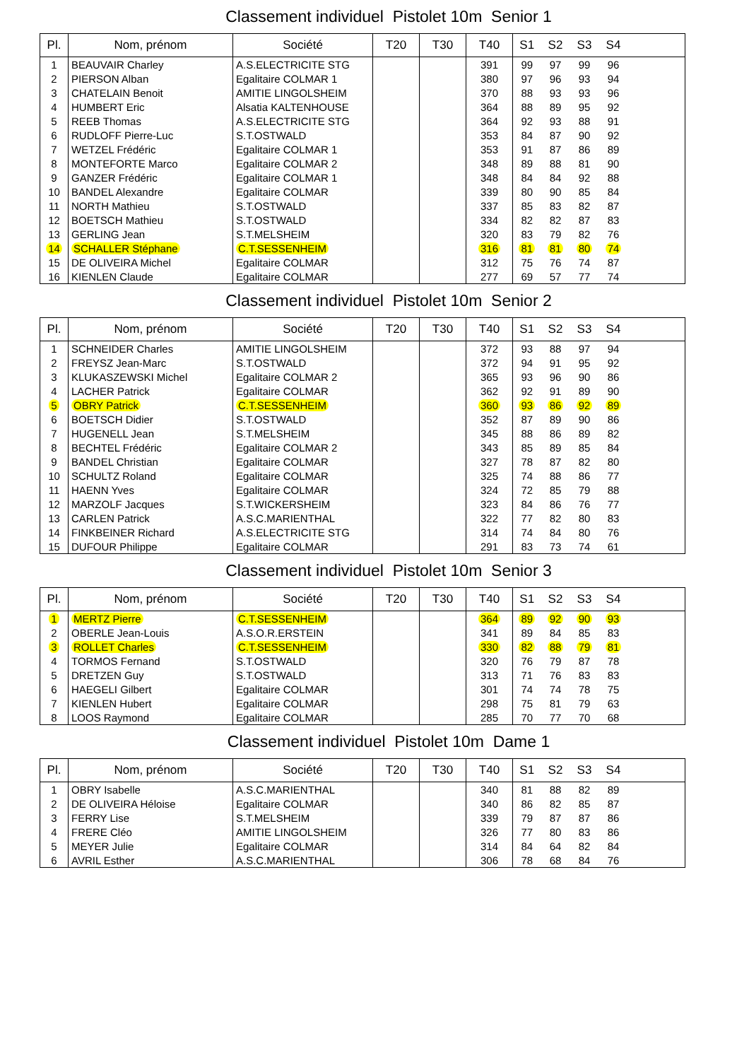Classement individuel Pistolet 10m Senior 1
| Pl. | Nom, prénom | Société | T20 | T30 | T40 | S1 | S2 | S3 | S4 | |
| --- | --- | --- | --- | --- | --- | --- | --- | --- | --- | --- |
| 1 | BEAUVAIR Charley | A.S.ELECTRICITE STG | | | 391 | 99 | 97 | 99 | 96 | |
| 2 | PIERSON Alban | Egalitaire COLMAR 1 | | | 380 | 97 | 96 | 93 | 94 | |
| 3 | CHATELAIN Benoit | AMITIE LINGOLSHEIM | | | 370 | 88 | 93 | 93 | 96 | |
| 4 | HUMBERT Eric | Alsatia KALTENHOUSE | | | 364 | 88 | 89 | 95 | 92 | |
| 5 | REEB Thomas | A.S.ELECTRICITE STG | | | 364 | 92 | 93 | 88 | 91 | |
| 6 | RUDLOFF Pierre-Luc | S.T.OSTWALD | | | 353 | 84 | 87 | 90 | 92 | |
| 7 | WETZEL Frédéric | Egalitaire COLMAR 1 | | | 353 | 91 | 87 | 86 | 89 | |
| 8 | MONTEFORTE Marco | Egalitaire COLMAR 2 | | | 348 | 89 | 88 | 81 | 90 | |
| 9 | GANZER Frédéric | Egalitaire COLMAR 1 | | | 348 | 84 | 84 | 92 | 88 | |
| 10 | BANDEL Alexandre | Egalitaire COLMAR | | | 339 | 80 | 90 | 85 | 84 | |
| 11 | NORTH Mathieu | S.T.OSTWALD | | | 337 | 85 | 83 | 82 | 87 | |
| 12 | BOETSCH Mathieu | S.T.OSTWALD | | | 334 | 82 | 82 | 87 | 83 | |
| 13 | GERLING Jean | S.T.MELSHEIM | | | 320 | 83 | 79 | 82 | 76 | |
| 14 | SCHALLER Stéphane | C.T.SESSENHEIM | | | 316 | 81 | 81 | 80 | 74 | |
| 15 | DE OLIVEIRA Michel | Egalitaire COLMAR | | | 312 | 75 | 76 | 74 | 87 | |
| 16 | KIENLEN Claude | Egalitaire COLMAR | | | 277 | 69 | 57 | 77 | 74 | |
Classement individuel Pistolet 10m Senior 2
| Pl. | Nom, prénom | Société | T20 | T30 | T40 | S1 | S2 | S3 | S4 | |
| --- | --- | --- | --- | --- | --- | --- | --- | --- | --- | --- |
| 1 | SCHNEIDER Charles | AMITIE LINGOLSHEIM | | | 372 | 93 | 88 | 97 | 94 | |
| 2 | FREYSZ Jean-Marc | S.T.OSTWALD | | | 372 | 94 | 91 | 95 | 92 | |
| 3 | KLUKASZEWSKI Michel | Egalitaire COLMAR 2 | | | 365 | 93 | 96 | 90 | 86 | |
| 4 | LACHER Patrick | Egalitaire COLMAR | | | 362 | 92 | 91 | 89 | 90 | |
| 5 | OBRY Patrick | C.T.SESSENHEIM | | | 360 | 93 | 86 | 92 | 89 | |
| 6 | BOETSCH Didier | S.T.OSTWALD | | | 352 | 87 | 89 | 90 | 86 | |
| 7 | HUGENELL Jean | S.T.MELSHEIM | | | 345 | 88 | 86 | 89 | 82 | |
| 8 | BECHTEL Frédéric | Egalitaire COLMAR 2 | | | 343 | 85 | 89 | 85 | 84 | |
| 9 | BANDEL Christian | Egalitaire COLMAR | | | 327 | 78 | 87 | 82 | 80 | |
| 10 | SCHULTZ Roland | Egalitaire COLMAR | | | 325 | 74 | 88 | 86 | 77 | |
| 11 | HAENN Yves | Egalitaire COLMAR | | | 324 | 72 | 85 | 79 | 88 | |
| 12 | MARZOLF Jacques | S.T.WICKERSHEIM | | | 323 | 84 | 86 | 76 | 77 | |
| 13 | CARLEN Patrick | A.S.C.MARIENTHAL | | | 322 | 77 | 82 | 80 | 83 | |
| 14 | FINKBEINER Richard | A.S.ELECTRICITE STG | | | 314 | 74 | 84 | 80 | 76 | |
| 15 | DUFOUR Philippe | Egalitaire COLMAR | | | 291 | 83 | 73 | 74 | 61 | |
Classement individuel Pistolet 10m Senior 3
| Pl. | Nom, prénom | Société | T20 | T30 | T40 | S1 | S2 | S3 | S4 | |
| --- | --- | --- | --- | --- | --- | --- | --- | --- | --- | --- |
| 1 | MERTZ Pierre | C.T.SESSENHEIM | | | 364 | 89 | 92 | 90 | 93 | |
| 2 | OBERLE Jean-Louis | A.S.O.R.ERSTEIN | | | 341 | 89 | 84 | 85 | 83 | |
| 3 | ROLLET Charles | C.T.SESSENHEIM | | | 330 | 82 | 88 | 79 | 81 | |
| 4 | TORMOS Fernand | S.T.OSTWALD | | | 320 | 76 | 79 | 87 | 78 | |
| 5 | DRETZEN Guy | S.T.OSTWALD | | | 313 | 71 | 76 | 83 | 83 | |
| 6 | HAEGELI Gilbert | Egalitaire COLMAR | | | 301 | 74 | 74 | 78 | 75 | |
| 7 | KIENLEN Hubert | Egalitaire COLMAR | | | 298 | 75 | 81 | 79 | 63 | |
| 8 | LOOS Raymond | Egalitaire COLMAR | | | 285 | 70 | 77 | 70 | 68 | |
Classement individuel Pistolet 10m Dame 1
| Pl. | Nom, prénom | Société | T20 | T30 | T40 | S1 | S2 | S3 | S4 | |
| --- | --- | --- | --- | --- | --- | --- | --- | --- | --- | --- |
| 1 | OBRY Isabelle | A.S.C.MARIENTHAL | | | 340 | 81 | 88 | 82 | 89 | |
| 2 | DE OLIVEIRA Héloise | Egalitaire COLMAR | | | 340 | 86 | 82 | 85 | 87 | |
| 3 | FERRY Lise | S.T.MELSHEIM | | | 339 | 79 | 87 | 87 | 86 | |
| 4 | FRERE Cléo | AMITIE LINGOLSHEIM | | | 326 | 77 | 80 | 83 | 86 | |
| 5 | MEYER Julie | Egalitaire COLMAR | | | 314 | 84 | 64 | 82 | 84 | |
| 6 | AVRIL Esther | A.S.C.MARIENTHAL | | | 306 | 78 | 68 | 84 | 76 | |